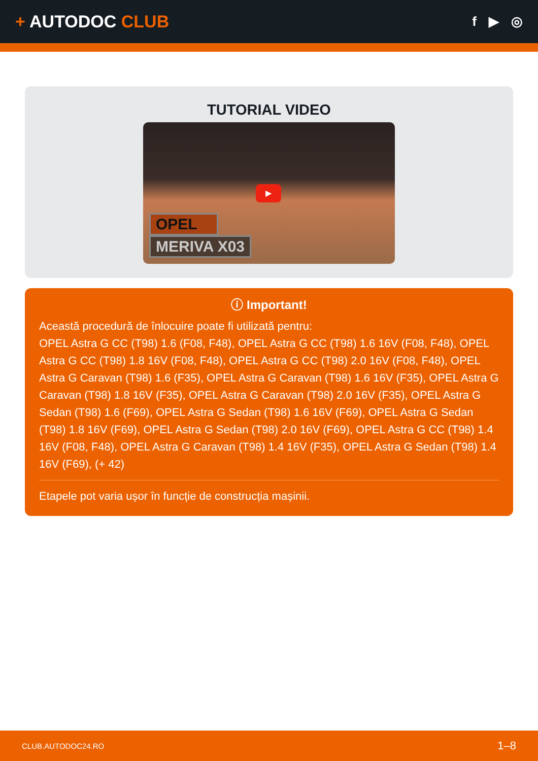+ AUTODOC CLUB
f ▶ ◎
TUTORIAL VIDEO
▶
OPEL
MERIVA X03
ⓘ Important!
Această procedură de înlocuire poate fi utilizată pentru:
OPEL Astra G CC (T98) 1.6 (F08, F48), OPEL Astra G CC (T98) 1.6 16V (F08, F48), OPEL Astra G CC (T98) 1.8 16V (F08, F48), OPEL Astra G CC (T98) 2.0 16V (F08, F48), OPEL Astra G Caravan (T98) 1.6 (F35), OPEL Astra G Caravan (T98) 1.6 16V (F35), OPEL Astra G Caravan (T98) 1.8 16V (F35), OPEL Astra G Caravan (T98) 2.0 16V (F35), OPEL Astra G Sedan (T98) 1.6 (F69), OPEL Astra G Sedan (T98) 1.6 16V (F69), OPEL Astra G Sedan (T98) 1.8 16V (F69), OPEL Astra G Sedan (T98) 2.0 16V (F69), OPEL Astra G CC (T98) 1.4 16V (F08, F48), OPEL Astra G Caravan (T98) 1.4 16V (F35), OPEL Astra G Sedan (T98) 1.4 16V (F69), (+ 42)
Etapele pot varia ușor în funcție de construcția mașinii.
CLUB.AUTODOC24.RO 1–8